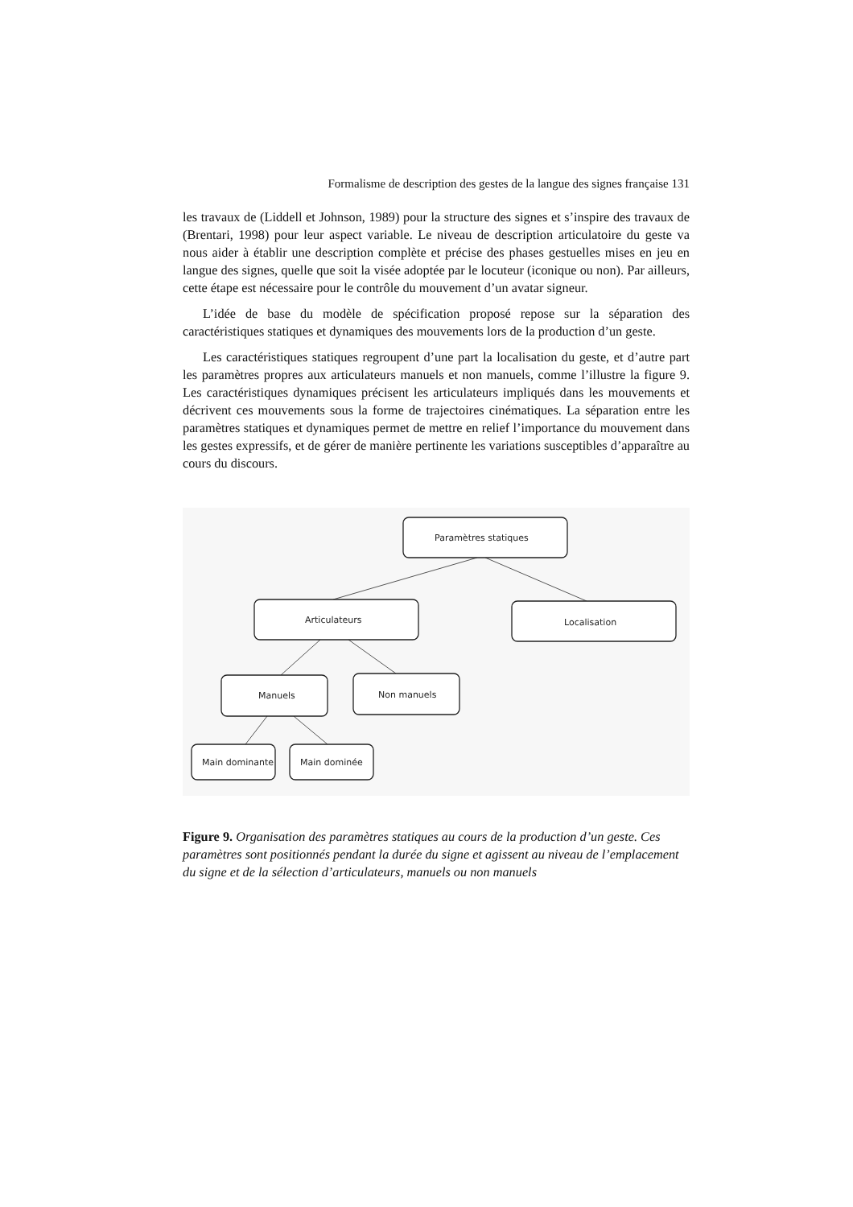Formalisme de description des gestes de la langue des signes française 131
les travaux de (Liddell et Johnson, 1989) pour la structure des signes et s’inspire des travaux de (Brentari, 1998) pour leur aspect variable. Le niveau de description articulatoire du geste va nous aider à établir une description complète et précise des phases gestuelles mises en jeu en langue des signes, quelle que soit la visée adoptée par le locuteur (iconique ou non). Par ailleurs, cette étape est nécessaire pour le contrôle du mouvement d’un avatar signeur.
L’idée de base du modèle de spécification proposé repose sur la séparation des caractéristiques statiques et dynamiques des mouvements lors de la production d’un geste.
Les caractéristiques statiques regroupent d’une part la localisation du geste, et d’autre part les paramètres propres aux articulateurs manuels et non manuels, comme l’illustre la figure 9. Les caractéristiques dynamiques précisent les articulateurs impliqués dans les mouvements et décrivent ces mouvements sous la forme de trajectoires cinématiques. La séparation entre les paramètres statiques et dynamiques permet de mettre en relief l’importance du mouvement dans les gestes expressifs, et de gérer de manière pertinente les variations susceptibles d’apparaître au cours du discours.
Paramètres statiques
Articulateurs
Localisation
Manuels
Non manuels
Main dominante
Main dominée
Figure 9. Organisation des paramètres statiques au cours de la production d’un geste. Ces paramètres sont positionnés pendant la durée du signe et agissent au niveau de l’emplacement du signe et de la sélection d’articulateurs, manuels ou non manuels